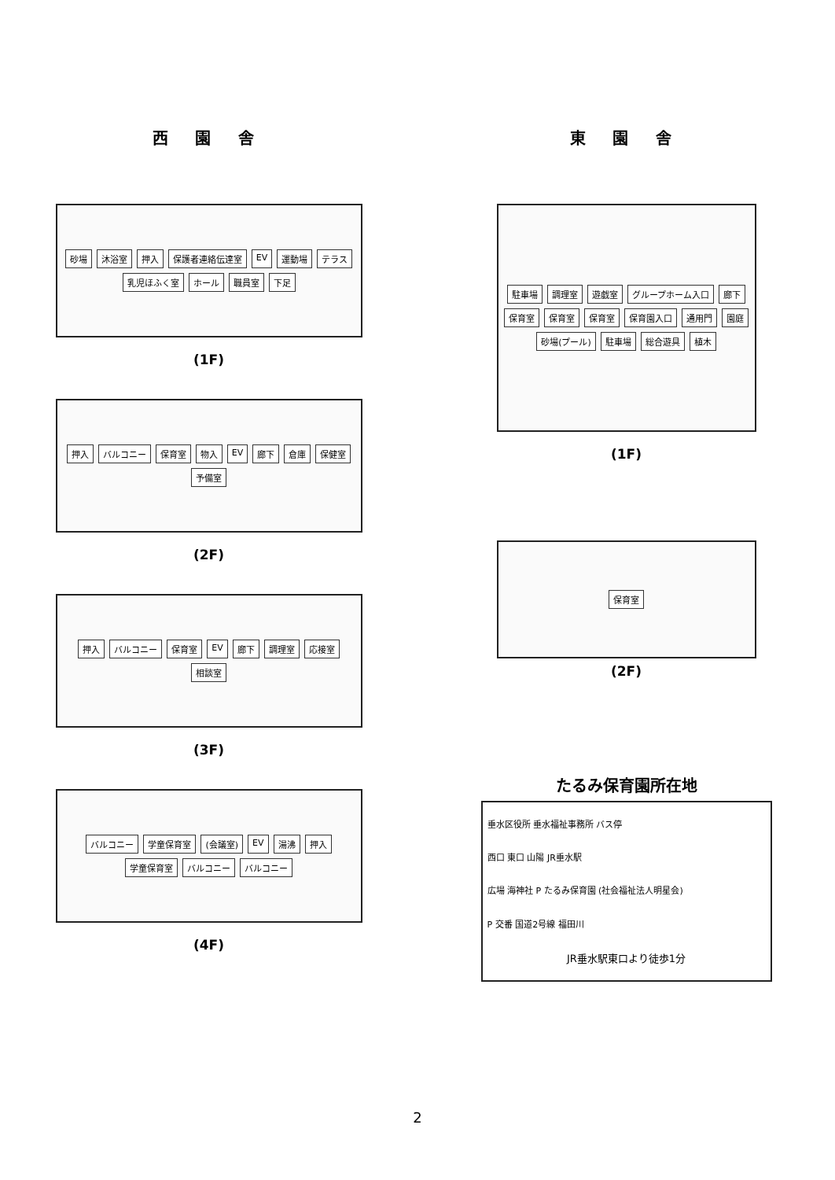西 園 舎
砂場 沐浴室 押入 保護者連絡伝達室 EV 運動場 テラス 乳児ほふく室 ホール 職員室 下足
(1F)
押入 バルコニー 保育室 物入 EV 廊下 倉庫 保健室 予備室
(2F)
押入 バルコニー 保育室 EV 廊下 調理室 応接室 相談室
(3F)
バルコニー 学童保育室 (会議室) EV 湯沸 押入 学童保育室 バルコニー バルコニー
(4F)
東 園 舎
駐車場 調理室 遊戯室 グループホーム入口 廊下 保育室 保育室 保育室 保育園入口 通用門 園庭 砂場(プール) 駐車場 総合遊具 植木
(1F)
保育室
(2F)
たるみ保育園所在地
垂水区役所 垂水福祉事務所 バス停
西口 東口 山陽 JR垂水駅
広場 海神社 P たるみ保育園 (社会福祉法人明星会)
P 交番 国道2号線 福田川
JR垂水駅東口より徒歩1分
2